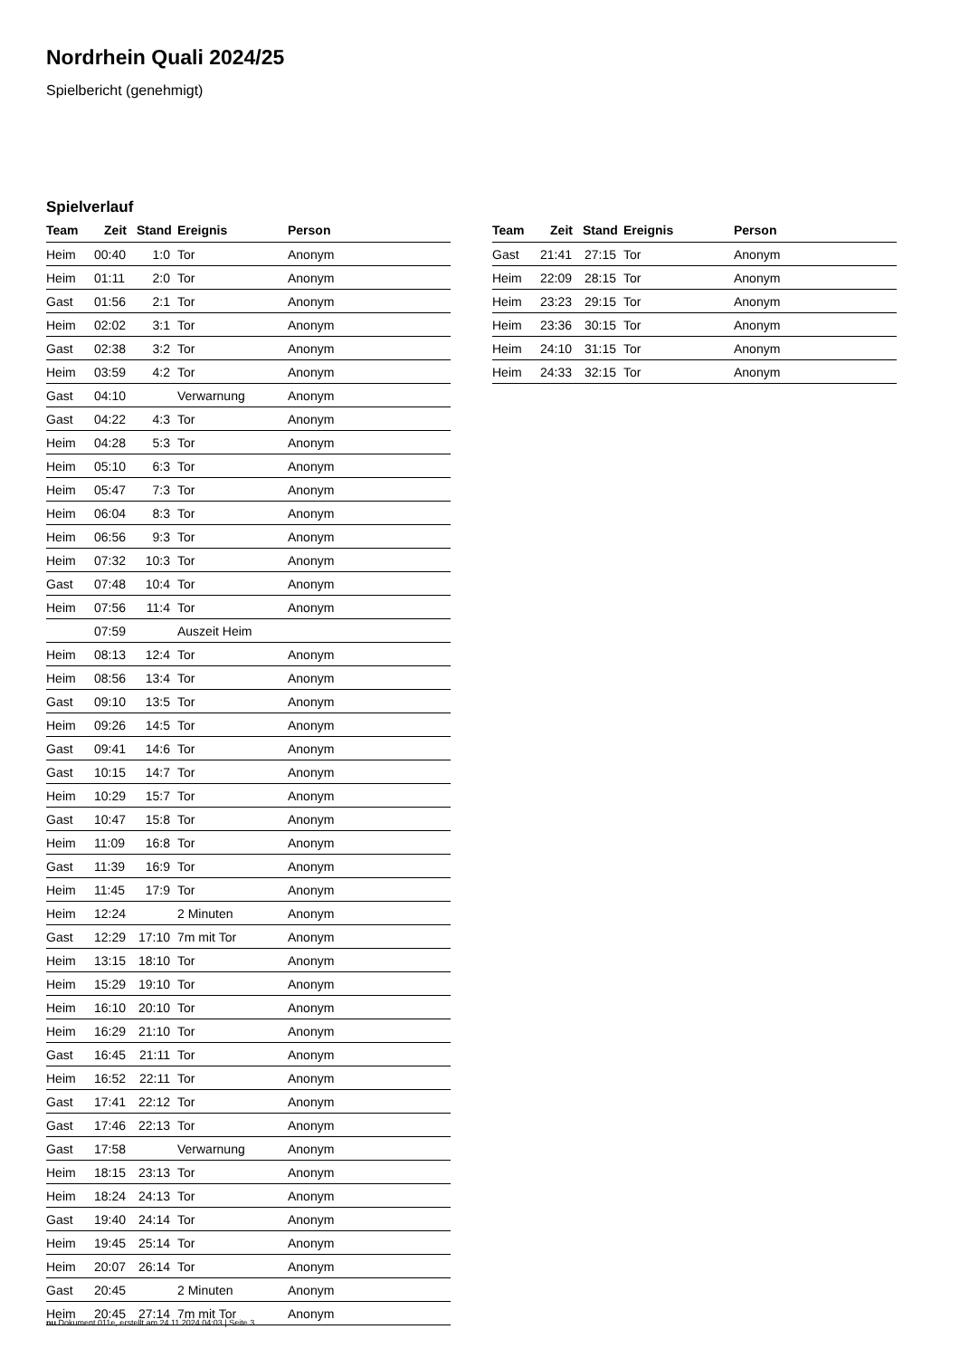Nordrhein Quali 2024/25
Spielbericht (genehmigt)
Spielverlauf
| Team | Zeit | Stand | Ereignis | Person |
| --- | --- | --- | --- | --- |
| Heim | 00:40 | 1:0 | Tor | Anonym |
| Heim | 01:11 | 2:0 | Tor | Anonym |
| Gast | 01:56 | 2:1 | Tor | Anonym |
| Heim | 02:02 | 3:1 | Tor | Anonym |
| Gast | 02:38 | 3:2 | Tor | Anonym |
| Heim | 03:59 | 4:2 | Tor | Anonym |
| Gast | 04:10 | | Verwarnung | Anonym |
| Gast | 04:22 | 4:3 | Tor | Anonym |
| Heim | 04:28 | 5:3 | Tor | Anonym |
| Heim | 05:10 | 6:3 | Tor | Anonym |
| Heim | 05:47 | 7:3 | Tor | Anonym |
| Heim | 06:04 | 8:3 | Tor | Anonym |
| Heim | 06:56 | 9:3 | Tor | Anonym |
| Heim | 07:32 | 10:3 | Tor | Anonym |
| Gast | 07:48 | 10:4 | Tor | Anonym |
| Heim | 07:56 | 11:4 | Tor | Anonym |
| | 07:59 | | Auszeit Heim | |
| Heim | 08:13 | 12:4 | Tor | Anonym |
| Heim | 08:56 | 13:4 | Tor | Anonym |
| Gast | 09:10 | 13:5 | Tor | Anonym |
| Heim | 09:26 | 14:5 | Tor | Anonym |
| Gast | 09:41 | 14:6 | Tor | Anonym |
| Gast | 10:15 | 14:7 | Tor | Anonym |
| Heim | 10:29 | 15:7 | Tor | Anonym |
| Gast | 10:47 | 15:8 | Tor | Anonym |
| Heim | 11:09 | 16:8 | Tor | Anonym |
| Gast | 11:39 | 16:9 | Tor | Anonym |
| Heim | 11:45 | 17:9 | Tor | Anonym |
| Heim | 12:24 | | 2 Minuten | Anonym |
| Gast | 12:29 | 17:10 | 7m mit Tor | Anonym |
| Heim | 13:15 | 18:10 | Tor | Anonym |
| Heim | 15:29 | 19:10 | Tor | Anonym |
| Heim | 16:10 | 20:10 | Tor | Anonym |
| Heim | 16:29 | 21:10 | Tor | Anonym |
| Gast | 16:45 | 21:11 | Tor | Anonym |
| Heim | 16:52 | 22:11 | Tor | Anonym |
| Gast | 17:41 | 22:12 | Tor | Anonym |
| Gast | 17:46 | 22:13 | Tor | Anonym |
| Gast | 17:58 | | Verwarnung | Anonym |
| Heim | 18:15 | 23:13 | Tor | Anonym |
| Heim | 18:24 | 24:13 | Tor | Anonym |
| Gast | 19:40 | 24:14 | Tor | Anonym |
| Heim | 19:45 | 25:14 | Tor | Anonym |
| Heim | 20:07 | 26:14 | Tor | Anonym |
| Gast | 20:45 | | 2 Minuten | Anonym |
| Heim | 20:45 | 27:14 | 7m mit Tor | Anonym |
| Team | Zeit | Stand | Ereignis | Person |
| --- | --- | --- | --- | --- |
| Gast | 21:41 | 27:15 | Tor | Anonym |
| Heim | 22:09 | 28:15 | Tor | Anonym |
| Heim | 23:23 | 29:15 | Tor | Anonym |
| Heim | 23:36 | 30:15 | Tor | Anonym |
| Heim | 24:10 | 31:15 | Tor | Anonym |
| Heim | 24:33 | 32:15 | Tor | Anonym |
nu.Dokument 011e, erstellt am 24.11.2024 04:03 | Seite 3